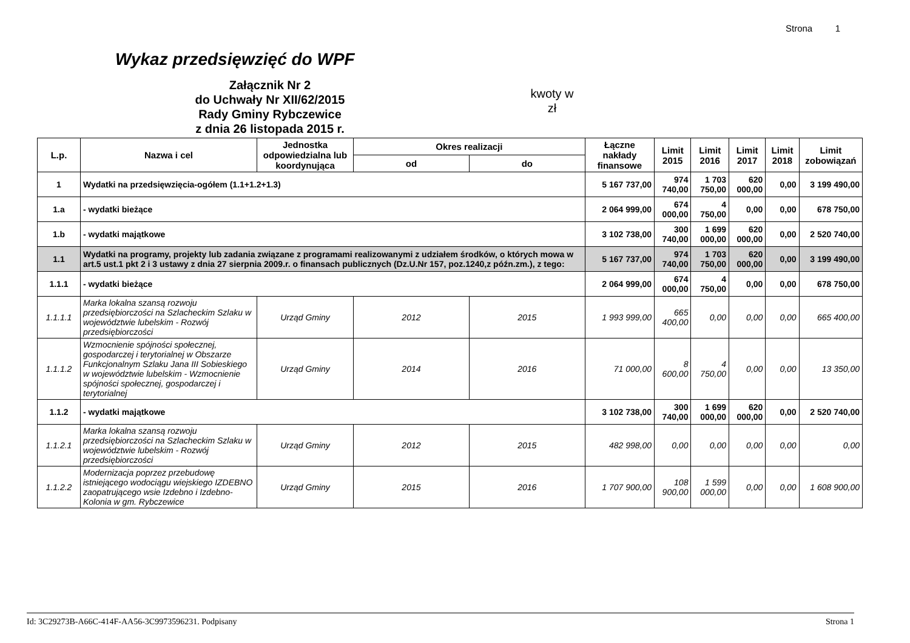Strona 1
Wykaz przedsięwzięć do WPF
Załącznik Nr 2
do Uchwały Nr XII/62/2015
Rady Gminy Rybczewice
z dnia 26 listopada 2015 r.
kwoty w
zł
| L.p. | Nazwa i cel | Jednostka odpowiedzialna lub koordynująca | Okres realizacji | | Łączne nakłady finansowe | Limit 2015 | Limit 2016 | Limit 2017 | Limit 2018 | Limit zobowiązań |
| --- | --- | --- | --- | --- | --- | --- | --- | --- | --- | --- |
| | | | od | do | | | | | | |
| 1 | Wydatki na przedsięwzięcia-ogółem (1.1+1.2+1.3) | | | | 5 167 737,00 | 974 740,00 | 1 703 750,00 | 620 000,00 | 0,00 | 3 199 490,00 |
| 1.a | - wydatki bieżące | | | | 2 064 999,00 | 674 000,00 | 4 750,00 | 0,00 | 0,00 | 678 750,00 |
| 1.b | - wydatki majątkowe | | | | 3 102 738,00 | 300 740,00 | 1 699 000,00 | 620 000,00 | 0,00 | 2 520 740,00 |
| 1.1 | Wydatki na programy, projekty lub zadania związane z programami realizowanymi z udziałem środków, o których mowa w art.5 ust.1 pkt 2 i 3 ustawy z dnia 27 sierpnia 2009.r. o finansach publicznych (Dz.U.Nr 157, poz.1240,z późn.zm.), z tego: | | | | 5 167 737,00 | 974 740,00 | 1 703 750,00 | 620 000,00 | 0,00 | 3 199 490,00 |
| 1.1.1 | - wydatki bieżące | | | | 2 064 999,00 | 674 000,00 | 4 750,00 | 0,00 | 0,00 | 678 750,00 |
| 1.1.1.1 | Marka lokalna szansą rozwoju przedsiębiorczości na Szlacheckim Szlaku w województwie lubelskim - Rozwój przedsiębiorczości | Urząd Gminy | 2012 | 2015 | 1 993 999,00 | 665 400,00 | 0,00 | 0,00 | 0,00 | 665 400,00 |
| 1.1.1.2 | Wzmocnienie spójności społecznej, gospodarczej i terytorialnej w Obszarze Funkcjonalnym Szlaku Jana III Sobieskiego w województwie lubelskim - Wzmocnienie spójności społecznej, gospodarczej i terytorialnej | Urząd Gminy | 2014 | 2016 | 71 000,00 | 8 600,00 | 4 750,00 | 0,00 | 0,00 | 13 350,00 |
| 1.1.2 | - wydatki majątkowe | | | | 3 102 738,00 | 300 740,00 | 1 699 000,00 | 620 000,00 | 0,00 | 2 520 740,00 |
| 1.1.2.1 | Marka lokalna szansą rozwoju przedsiębiorczości na Szlacheckim Szlaku w województwie lubelskim - Rozwój przedsiębiorczości | Urząd Gminy | 2012 | 2015 | 482 998,00 | 0,00 | 0,00 | 0,00 | 0,00 | 0,00 |
| 1.1.2.2 | Modernizacja poprzez przebudowę istniejącego wodociągu wiejskiego IZDEBNO zaopatrującego wsie Izdebno i Izdebno-Kolonia w gm. Rybczewice | Urząd Gminy | 2015 | 2016 | 1 707 900,00 | 108 900,00 | 1 599 000,00 | 0,00 | 0,00 | 1 608 900,00 |
Id: 3C29273B-A66C-414F-AA56-3C9973596231. Podpisany Strona 1